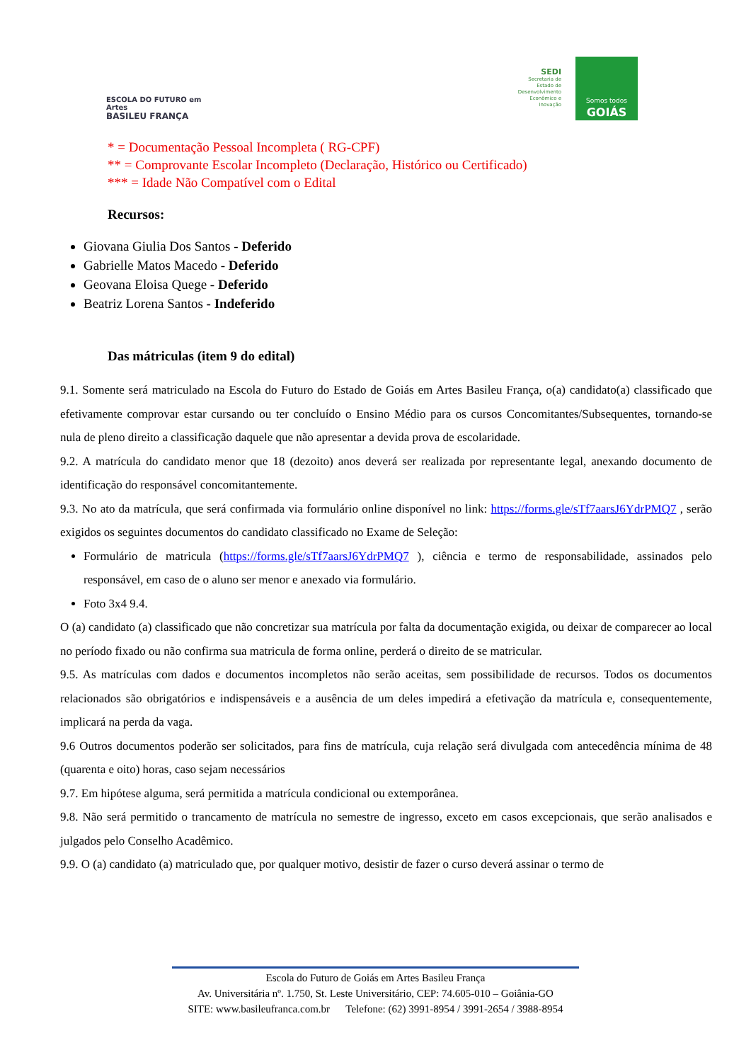ESCOLA DO FUTURO em Artes
BASILEU FRANÇA
SEDI
Secretaria de
Estado de
Desenvolvimento
Econômico e
Inovação
Somos todos
GOIÁS
* = Documentação Pessoal Incompleta ( RG-CPF)
** = Comprovante Escolar Incompleto (Declaração, Histórico ou Certificado)
*** = Idade Não Compatível com o Edital
Recursos:
Giovana Giulia Dos Santos - Deferido
Gabrielle Matos Macedo - Deferido
Geovana Eloisa Quege - Deferido
Beatriz Lorena Santos - Indeferido
Das mátriculas (item 9 do edital)
9.1. Somente será matriculado na Escola do Futuro do Estado de Goiás em Artes Basileu França, o(a) candidato(a) classificado que efetivamente comprovar estar cursando ou ter concluído o Ensino Médio para os cursos Concomitantes/Subsequentes, tornando-se nula de pleno direito a classificação daquele que não apresentar a devida prova de escolaridade.
9.2. A matrícula do candidato menor que 18 (dezoito) anos deverá ser realizada por representante legal, anexando documento de identificação do responsável concomitantemente.
9.3. No ato da matrícula, que será confirmada via formulário online disponível no link: https://forms.gle/sTf7aarsJ6YdrPMQ7 , serão exigidos os seguintes documentos do candidato classificado no Exame de Seleção:
Formulário de matricula (https://forms.gle/sTf7aarsJ6YdrPMQ7 ), ciência e termo de responsabilidade, assinados pelo responsável, em caso de o aluno ser menor e anexado via formulário.
Foto 3x4 9.4.
O (a) candidato (a) classificado que não concretizar sua matrícula por falta da documentação exigida, ou deixar de comparecer ao local no período fixado ou não confirma sua matricula de forma online, perderá o direito de se matricular.
9.5. As matrículas com dados e documentos incompletos não serão aceitas, sem possibilidade de recursos. Todos os documentos relacionados são obrigatórios e indispensáveis e a ausência de um deles impedirá a efetivação da matrícula e, consequentemente, implicará na perda da vaga.
9.6 Outros documentos poderão ser solicitados, para fins de matrícula, cuja relação será divulgada com antecedência mínima de 48 (quarenta e oito) horas, caso sejam necessários
9.7. Em hipótese alguma, será permitida a matrícula condicional ou extemporânea.
9.8. Não será permitido o trancamento de matrícula no semestre de ingresso, exceto em casos excepcionais, que serão analisados e julgados pelo Conselho Acadêmico.
9.9. O (a) candidato (a) matriculado que, por qualquer motivo, desistir de fazer o curso deverá assinar o termo de
Escola do Futuro de Goiás em Artes Basileu França
Av. Universitária nº. 1.750, St. Leste Universitário, CEP: 74.605-010 – Goiânia-GO
SITE: www.basileufranca.com.br Telefone: (62) 3991-8954 / 3991-2654 / 3988-8954